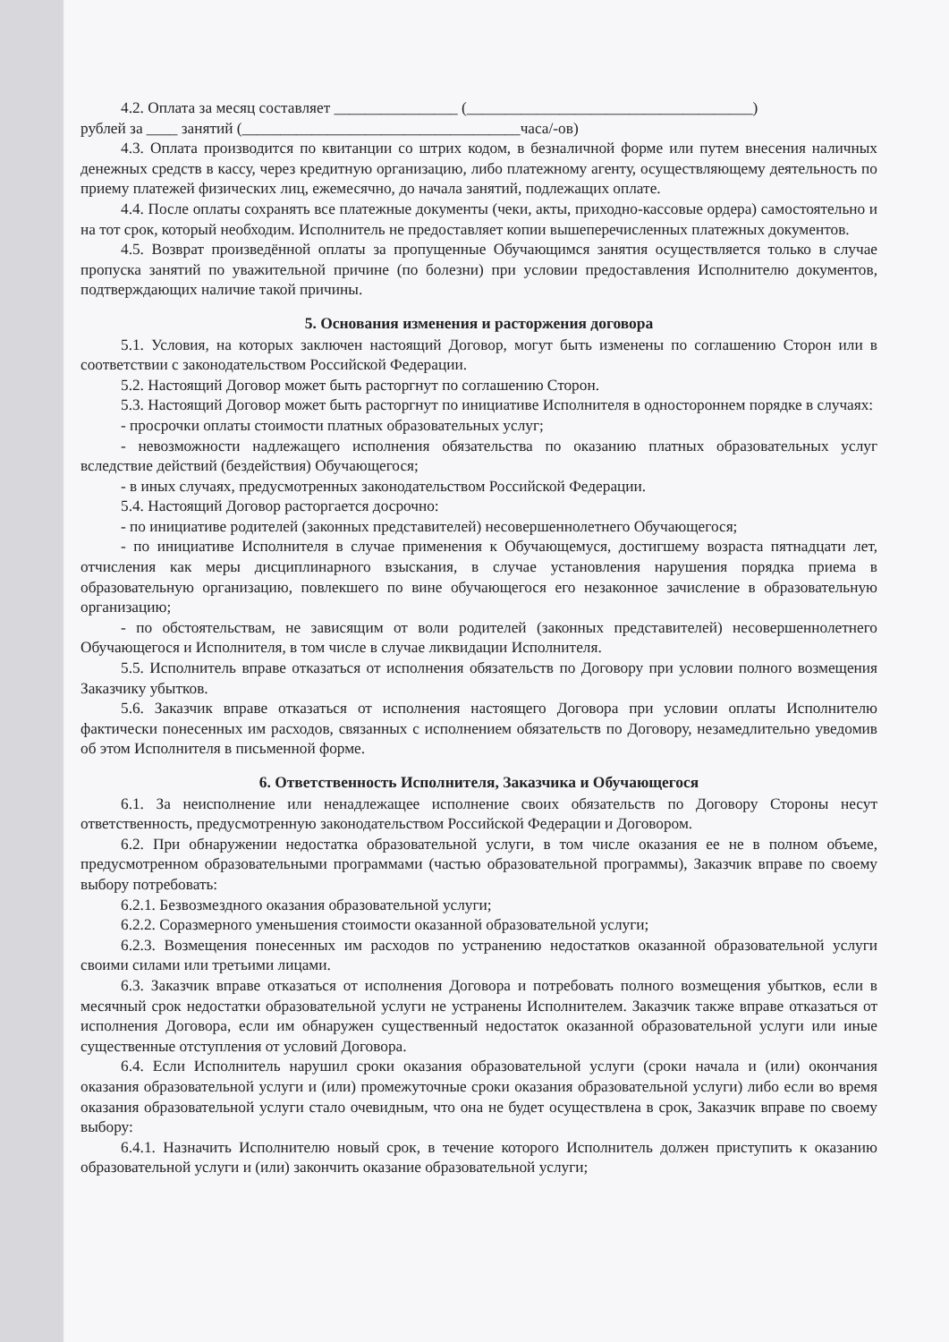4.2. Оплата за месяц составляет ________________ (_____________________________________)
рублей за ____ занятий (____________________________________часа/-ов)
4.3. Оплата производится по квитанции со штрих кодом, в безналичной форме или путем внесения наличных денежных средств в кассу, через кредитную организацию, либо платежному агенту, осуществляющему деятельность по приему платежей физических лиц, ежемесячно, до начала занятий, подлежащих оплате.
4.4. После оплаты сохранять все платежные документы (чеки, акты, приходно-кассовые ордера) самостоятельно и на тот срок, который необходим. Исполнитель не предоставляет копии вышеперечисленных платежных документов.
4.5. Возврат произведённой оплаты за пропущенные Обучающимся занятия осуществляется только в случае пропуска занятий по уважительной причине (по болезни) при условии предоставления Исполнителю документов, подтверждающих наличие такой причины.
5. Основания изменения и расторжения договора
5.1. Условия, на которых заключен настоящий Договор, могут быть изменены по соглашению Сторон или в соответствии с законодательством Российской Федерации.
5.2. Настоящий Договор может быть расторгнут по соглашению Сторон.
5.3. Настоящий Договор может быть расторгнут по инициативе Исполнителя в одностороннем порядке в случаях:
- просрочки оплаты стоимости платных образовательных услуг;
- невозможности надлежащего исполнения обязательства по оказанию платных образовательных услуг вследствие действий (бездействия) Обучающегося;
- в иных случаях, предусмотренных законодательством Российской Федерации.
5.4. Настоящий Договор расторгается досрочно:
- по инициативе родителей (законных представителей) несовершеннолетнего Обучающегося;
- по инициативе Исполнителя в случае применения к Обучающемуся, достигшему возраста пятнадцати лет, отчисления как меры дисциплинарного взыскания, в случае установления нарушения порядка приема в образовательную организацию, повлекшего по вине обучающегося его незаконное зачисление в образовательную организацию;
- по обстоятельствам, не зависящим от воли родителей (законных представителей) несовершеннолетнего Обучающегося и Исполнителя, в том числе в случае ликвидации Исполнителя.
5.5. Исполнитель вправе отказаться от исполнения обязательств по Договору при условии полного возмещения Заказчику убытков.
5.6. Заказчик вправе отказаться от исполнения настоящего Договора при условии оплаты Исполнителю фактически понесенных им расходов, связанных с исполнением обязательств по Договору, незамедлительно уведомив об этом Исполнителя в письменной форме.
6. Ответственность Исполнителя, Заказчика и Обучающегося
6.1. За неисполнение или ненадлежащее исполнение своих обязательств по Договору Стороны несут ответственность, предусмотренную законодательством Российской Федерации и Договором.
6.2. При обнаружении недостатка образовательной услуги, в том числе оказания ее не в полном объеме, предусмотренном образовательными программами (частью образовательной программы), Заказчик вправе по своему выбору потребовать:
6.2.1. Безвозмездного оказания образовательной услуги;
6.2.2. Соразмерного уменьшения стоимости оказанной образовательной услуги;
6.2.3. Возмещения понесенных им расходов по устранению недостатков оказанной образовательной услуги своими силами или третьими лицами.
6.3. Заказчик вправе отказаться от исполнения Договора и потребовать полного возмещения убытков, если в месячный срок недостатки образовательной услуги не устранены Исполнителем. Заказчик также вправе отказаться от исполнения Договора, если им обнаружен существенный недостаток оказанной образовательной услуги или иные существенные отступления от условий Договора.
6.4. Если Исполнитель нарушил сроки оказания образовательной услуги (сроки начала и (или) окончания оказания образовательной услуги и (или) промежуточные сроки оказания образовательной услуги) либо если во время оказания образовательной услуги стало очевидным, что она не будет осуществлена в срок, Заказчик вправе по своему выбору:
6.4.1. Назначить Исполнителю новый срок, в течение которого Исполнитель должен приступить к оказанию образовательной услуги и (или) закончить оказание образовательной услуги;